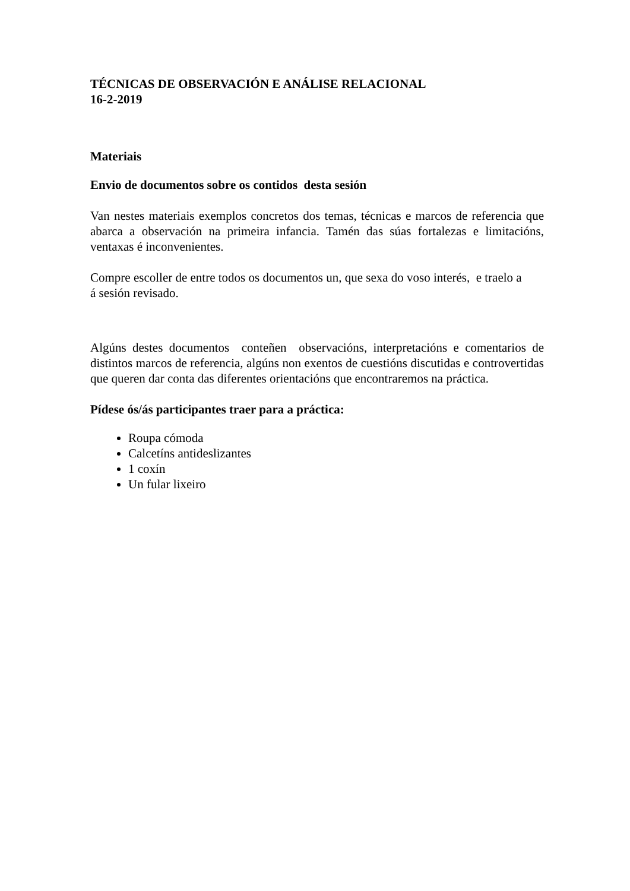TÉCNICAS DE OBSERVACIÓN E ANÁLISE RELACIONAL
16-2-2019
Materiais
Envio de documentos sobre os contidos desta sesión
Van nestes materiais exemplos concretos dos temas, técnicas e marcos de referencia que abarca a observación na primeira infancia. Tamén das súas fortalezas e limitacións, ventaxas é inconvenientes.
Compre escoller de entre todos os documentos un, que sexa do voso interés, e traelo a
á sesión revisado.
Algúns destes documentos conteñen observacións, interpretacións e comentarios de distintos marcos de referencia, algúns non exentos de cuestións discutidas e controvertidas que queren dar conta das diferentes orientacións que encontraremos na práctica.
Pídese ós/ás participantes traer para a práctica:
Roupa cómoda
Calcetíns antideslizantes
1 coxín
Un fular lixeiro